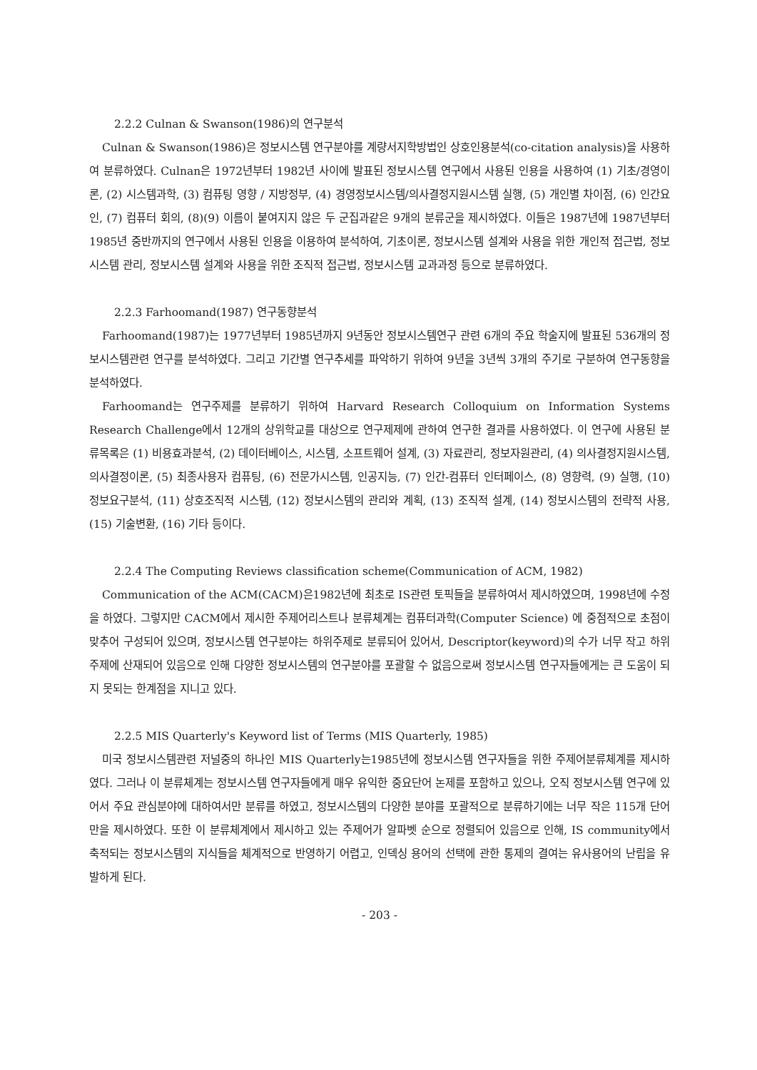2.2.2 Culnan & Swanson(1986)의 연구분석
Culnan & Swanson(1986)은 정보시스템 연구분야를 계량서지학방법인 상호인용분석(co-citation analysis)을 사용하여 분류하였다. Culnan은 1972년부터 1982년 사이에 발표된 정보시스템 연구에서 사용된 인용을 사용하여 (1) 기초/경영이론, (2) 시스템과학, (3) 컴퓨팅 영향 / 지방정부, (4) 경영정보시스템/의사결정지원시스템 실행, (5) 개인별 차이점, (6) 인간요인, (7) 컴퓨터 회의, (8)(9) 이름이 붙여지지 않은 두 군집과같은 9개의 분류군을 제시하였다. 이들은 1987년에 1987년부터 1985년 중반까지의 연구에서 사용된 인용을 이용하여 분석하여, 기초이론, 정보시스템 설계와 사용을 위한 개인적 접근법, 정보시스템 관리, 정보시스템 설계와 사용을 위한 조직적 접근법, 정보시스템 교과과정 등으로 분류하였다.
2.2.3 Farhoomand(1987) 연구동향분석
Farhoomand(1987)는 1977년부터 1985년까지 9년동안 정보시스템연구 관련 6개의 주요 학술지에 발표된 536개의 정보시스템관련 연구를 분석하였다. 그리고 기간별 연구추세를 파악하기 위하여 9년을 3년씩 3개의 주기로 구분하여 연구동향을 분석하였다.
Farhoomand는 연구주제를 분류하기 위하여 Harvard Research Colloquium on Information Systems Research Challenge에서 12개의 상위학교를 대상으로 연구제제에 관하여 연구한 결과를 사용하였다. 이 연구에 사용된 분류목록은 (1) 비용효과분석, (2) 데이터베이스, 시스템, 소프트웨어 설계, (3) 자료관리, 정보자원관리, (4) 의사결정지원시스템, 의사결정이론, (5) 최종사용자 컴퓨팅, (6) 전문가시스템, 인공지능, (7) 인간-컴퓨터 인터페이스, (8) 영향력, (9) 실행, (10) 정보요구분석, (11) 상호조직적 시스템, (12) 정보시스템의 관리와 계획, (13) 조직적 설계, (14) 정보시스템의 전략적 사용, (15) 기술변환, (16) 기타 등이다.
2.2.4 The Computing Reviews classification scheme(Communication of ACM, 1982)
Communication of the ACM(CACM)은1982년에 최초로 IS관련 토픽들을 분류하여서 제시하였으며, 1998년에 수정을 하였다. 그렇지만 CACM에서 제시한 주제어리스트나 분류체계는 컴퓨터과학(Computer Science) 에 중점적으로 초점이 맞추어 구성되어 있으며, 정보시스템 연구분야는 하위주제로 분류되어 있어서, Descriptor(keyword)의 수가 너무 작고 하위주제에 산재되어 있음으로 인해 다양한 정보시스템의 연구분야를 포괄할 수 없음으로써 정보시스템 연구자들에게는 큰 도움이 되지 못되는 한계점을 지니고 있다.
2.2.5 MIS Quarterly's Keyword list of Terms (MIS Quarterly, 1985)
미국 정보시스템관련 저널중의 하나인 MIS Quarterly는1985년에 정보시스템 연구자들을 위한 주제어분류체계를 제시하였다. 그러나 이 분류체계는 정보시스템 연구자들에게 매우 유익한 중요단어 논제를 포함하고 있으나, 오직 정보시스템 연구에 있어서 주요 관심분야에 대하여서만 분류를 하였고, 정보시스템의 다양한 분야를 포괄적으로 분류하기에는 너무 작은 115개 단어만을 제시하였다. 또한 이 분류체계에서 제시하고 있는 주제어가 알파벳 순으로 정렬되어 있음으로 인해, IS community에서 축적되는 정보시스템의 지식들을 체계적으로 반영하기 어렵고, 인덱싱 용어의 선택에 관한 통제의 결여는 유사용어의 난립을 유발하게 된다.
- 203 -